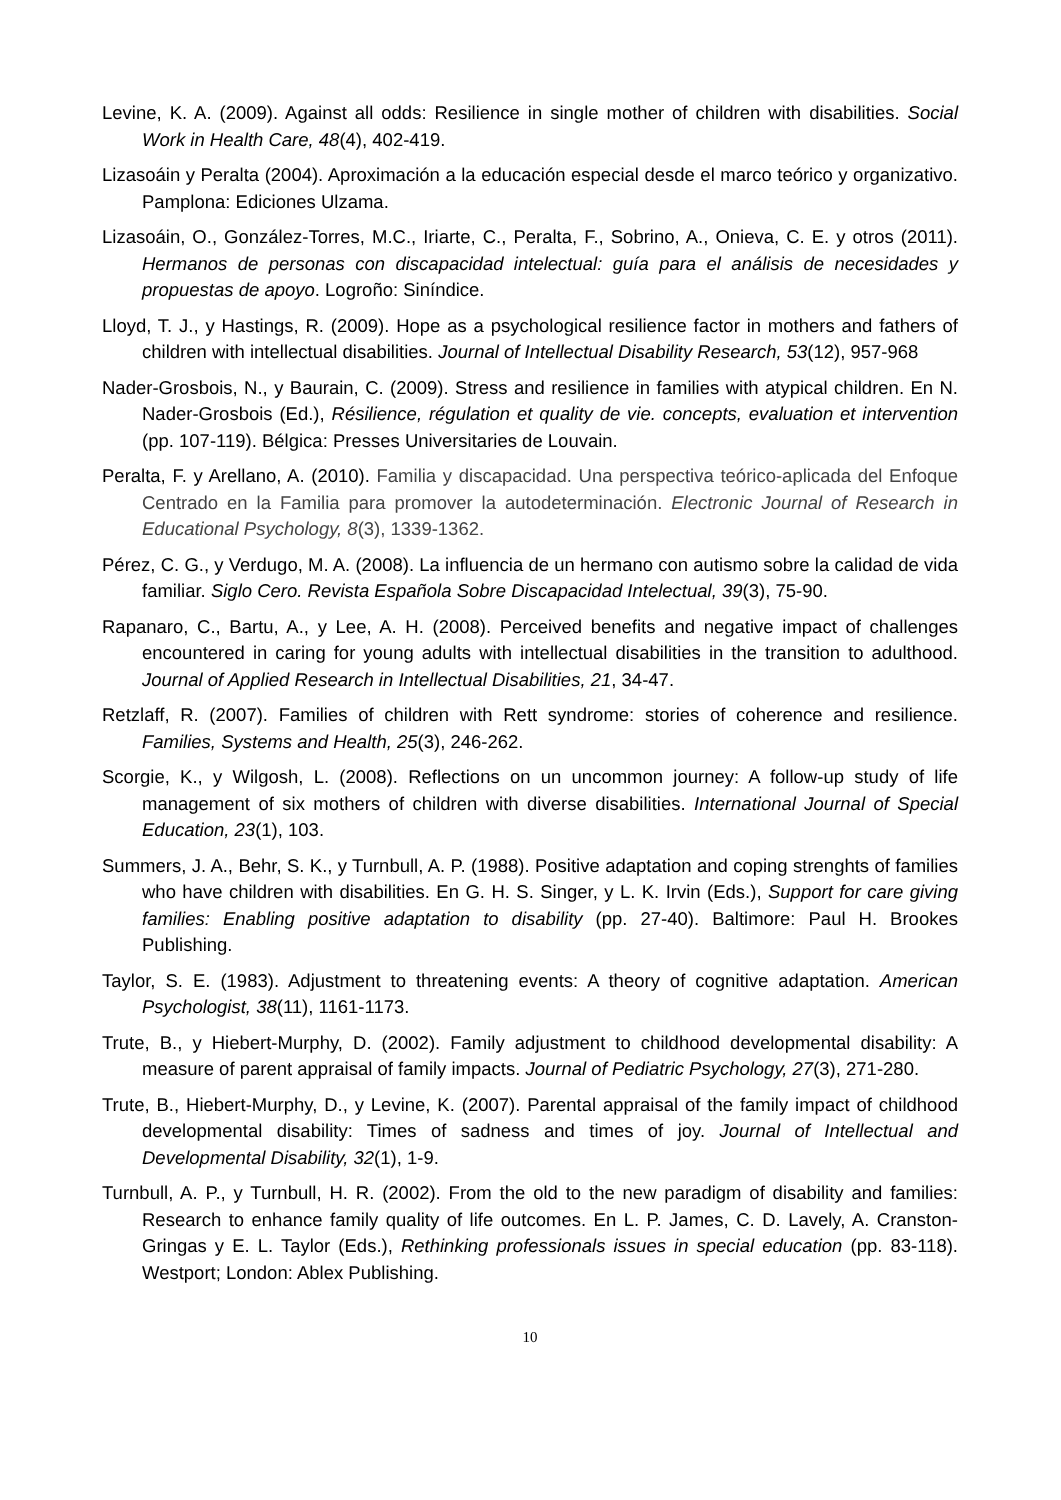Levine, K. A. (2009). Against all odds: Resilience in single mother of children with disabilities. Social Work in Health Care, 48(4), 402-419.
Lizasoáin y Peralta (2004). Aproximación a la educación especial desde el marco teórico y organizativo. Pamplona: Ediciones Ulzama.
Lizasoáin, O., González-Torres, M.C., Iriarte, C., Peralta, F., Sobrino, A., Onieva, C. E. y otros (2011). Hermanos de personas con discapacidad intelectual: guía para el análisis de necesidades y propuestas de apoyo. Logroño: Siníndice.
Lloyd, T. J., y Hastings, R. (2009). Hope as a psychological resilience factor in mothers and fathers of children with intellectual disabilities. Journal of Intellectual Disability Research, 53(12), 957-968
Nader-Grosbois, N., y Baurain, C. (2009). Stress and resilience in families with atypical children. En N. Nader-Grosbois (Ed.), Résilience, régulation et quality de vie. concepts, evaluation et intervention (pp. 107-119). Bélgica: Presses Universitaries de Louvain.
Peralta, F. y Arellano, A. (2010). Familia y discapacidad. Una perspectiva teórico-aplicada del Enfoque Centrado en la Familia para promover la autodeterminación. Electronic Journal of Research in Educational Psychology, 8(3), 1339-1362.
Pérez, C. G., y Verdugo, M. A. (2008). La influencia de un hermano con autismo sobre la calidad de vida familiar. Siglo Cero. Revista Española Sobre Discapacidad Intelectual, 39(3), 75-90.
Rapanaro, C., Bartu, A., y Lee, A. H. (2008). Perceived benefits and negative impact of challenges encountered in caring for young adults with intellectual disabilities in the transition to adulthood. Journal of Applied Research in Intellectual Disabilities, 21, 34-47.
Retzlaff, R. (2007). Families of children with Rett syndrome: stories of coherence and resilience. Families, Systems and Health, 25(3), 246-262.
Scorgie, K., y Wilgosh, L. (2008). Reflections on un uncommon journey: A follow-up study of life management of six mothers of children with diverse disabilities. International Journal of Special Education, 23(1), 103.
Summers, J. A., Behr, S. K., y Turnbull, A. P. (1988). Positive adaptation and coping strenghts of families who have children with disabilities. En G. H. S. Singer, y L. K. Irvin (Eds.), Support for care giving families: Enabling positive adaptation to disability (pp. 27-40). Baltimore: Paul H. Brookes Publishing.
Taylor, S. E. (1983). Adjustment to threatening events: A theory of cognitive adaptation. American Psychologist, 38(11), 1161-1173.
Trute, B., y Hiebert-Murphy, D. (2002). Family adjustment to childhood developmental disability: A measure of parent appraisal of family impacts. Journal of Pediatric Psychology, 27(3), 271-280.
Trute, B., Hiebert-Murphy, D., y Levine, K. (2007). Parental appraisal of the family impact of childhood developmental disability: Times of sadness and times of joy. Journal of Intellectual and Developmental Disability, 32(1), 1-9.
Turnbull, A. P., y Turnbull, H. R. (2002). From the old to the new paradigm of disability and families: Research to enhance family quality of life outcomes. En L. P. James, C. D. Lavely, A. Cranston-Gringas y E. L. Taylor (Eds.), Rethinking professionals issues in special education (pp. 83-118). Westport; London: Ablex Publishing.
10